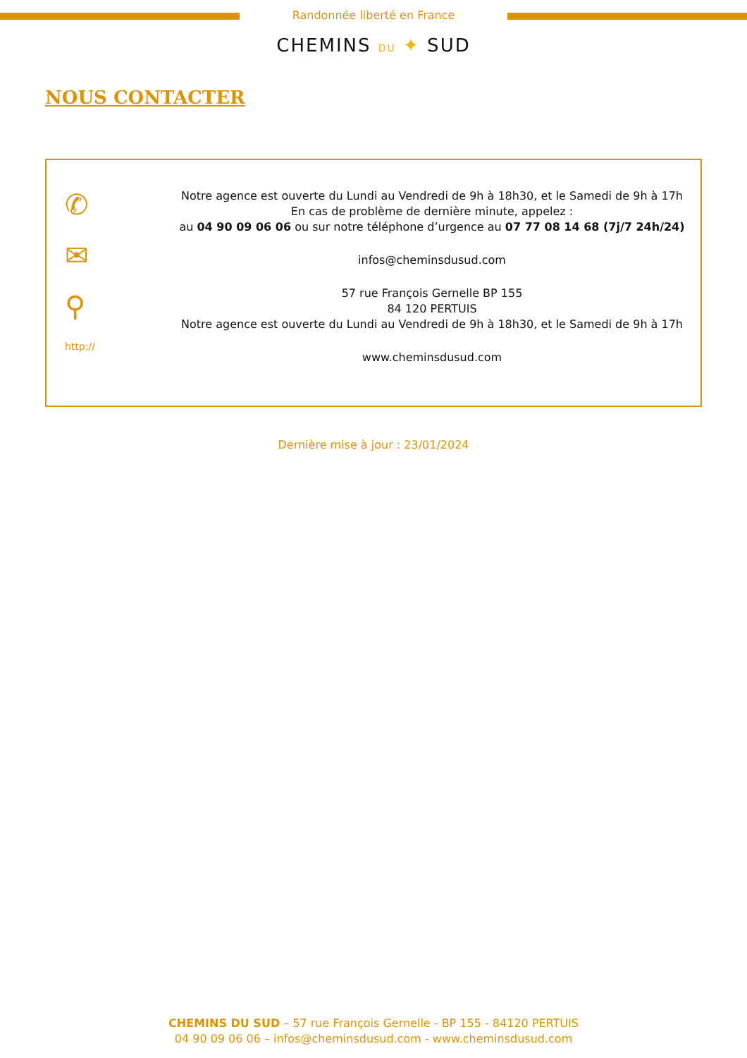Randonnée liberté en France
CHEMINS DU ✦ SUD
NOUS CONTACTER
✆
✉
⚲
http://
Notre agence est ouverte du Lundi au Vendredi de 9h à 18h30, et le Samedi de 9h à 17h
En cas de problème de dernière minute, appelez :
au 04 90 09 06 06 ou sur notre téléphone d’urgence au 07 77 08 14 68 (7j/7 24h/24)
infos@cheminsdusud.com
57 rue François Gernelle BP 155
84 120 PERTUIS
Notre agence est ouverte du Lundi au Vendredi de 9h à 18h30, et le Samedi de 9h à 17h
www.cheminsdusud.com
Dernière mise à jour : 23/01/2024
CHEMINS DU SUD – 57 rue François Gernelle - BP 155 - 84120 PERTUIS
04 90 09 06 06 – infos@cheminsdusud.com - www.cheminsdusud.com